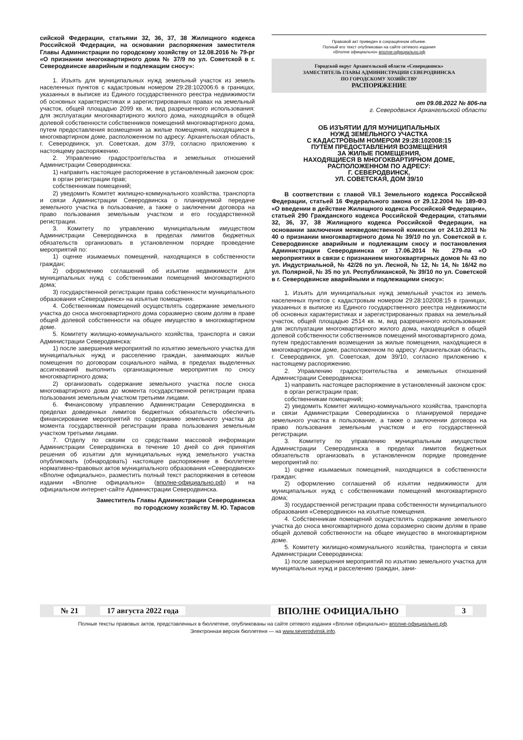сийской Федерации, статьями 32, 36, 37, 38 Жилищного кодекса Российской Федерации, на основании распоряжения заместителя Главы Администрации по городскому хозяйству от 12.08.2016 № 79-рг «О признании многоквартирного дома № 37/9 по ул. Советской в г. Северодвинске аварийным и подлежащим сносу»:
1. Изъять для муниципальных нужд земельный участок из земель населенных пунктов с кадастровым номером 29:28:102006:6 в границах, указанных в выписке из Единого государственного реестра недвижимости об основных характеристиках и зарегистрированных правах на земельный участок, общей площадью 2099 кв. м, вид разрешенного использования: для эксплуатации многоквартирного жилого дома, находящийся в общей долевой собственности собственников помещений многоквартирного дома, путем предоставления возмещения за жилые помещения, находящиеся в многоквартирном доме, расположенном по адресу: Архангельская область, г. Северодвинск, ул. Советская, дом 37/9, согласно приложению к настоящему распоряжению.
2. Управлению градостроительства и земельных отношений Администрации Северодвинска:
1) направить настоящее распоряжение в установленный законом срок:
в орган регистрации прав;
собственникам помещений;
2) уведомить Комитет жилищно-коммунального хозяйства, транспорта и связи Администрации Северодвинска о планируемой передаче земельного участка в пользование, а также о заключении договора на право пользования земельным участком и его государственной регистрации.
3. Комитету по управлению муниципальным имуществом Администрации Северодвинска в пределах лимитов бюджетных обязательств организовать в установленном порядке проведение мероприятий по:
1) оценке изымаемых помещений, находящихся в собственности граждан;
2) оформлению соглашений об изъятии недвижимости для муниципальных нужд с собственниками помещений многоквартирного дома;
3) государственной регистрации права собственности муниципального образования «Северодвинск» на изъятые помещения.
4. Собственникам помещений осуществлять содержание земельного участка до сноса многоквартирного дома соразмерно своим долям в праве общей долевой собственности на общее имущество в многоквартирном доме.
5. Комитету жилищно-коммунального хозяйства, транспорта и связи Администрации Северодвинска:
1) после завершения мероприятий по изъятию земельного участка для муниципальных нужд и расселению граждан, занимающих жилые помещения по договорам социального найма, в пределах выделенных ассигнований выполнить организационные мероприятия по сносу многоквартирного дома;
2) организовать содержание земельного участка после сноса многоквартирного дома до момента государственной регистрации права пользования земельным участком третьими лицами.
6. Финансовому управлению Администрации Северодвинска в пределах доведенных лимитов бюджетных обязательств обеспечить финансирование мероприятий по содержанию земельного участка до момента государственной регистрации права пользования земельным участком третьими лицами.
7. Отделу по связям со средствами массовой информации Администрации Северодвинска в течение 10 дней со дня принятия решения об изъятии для муниципальных нужд земельного участка опубликовать (обнародовать) настоящее распоряжение в бюллетене нормативно-правовых актов муниципального образования «Северодвинск» «Вполне официально», разместить полный текст распоряжения в сетевом издании «Вполне официально» (вполне-официально.рф) и на официальном интернет-сайте Администрации Северодвинска.
Заместитель Главы Администрации Северодвинска
по городскому хозяйству М. Ю. Тарасов
Правовой акт приведен в сокращённом объеме.
Полный его текст опубликован на сайте сетевого издания
«Вполне официально» вполне-официально.рф
Городской округ Архангельской области «Северодвинск»
ЗАМЕСТИТЕЛЬ ГЛАВЫ АДМИНИСТРАЦИИ СЕВЕРОДВИНСКА
ПО ГОРОДСКОМУ ХОЗЯЙСТВУ
РАСПОРЯЖЕНИЕ
от 09.08.2022 № 806-па
г. Северодвинск Архангельской области
ОБ ИЗЪЯТИИ ДЛЯ МУНИЦИПАЛЬНЫХ
НУЖД ЗЕМЕЛЬНОГО УЧАСТКА
С КАДАСТРОВЫМ НОМЕРОМ 29:28:102008:15
ПУТЕМ ПРЕДОСТАВЛЕНИЯ ВОЗМЕЩЕНИЯ
ЗА ЖИЛЫЕ ПОМЕЩЕНИЯ,
НАХОДЯЩИЕСЯ В МНОГОКВАРТИРНОМ ДОМЕ,
РАСПОЛОЖЕННОМ ПО АДРЕСУ:
Г. СЕВЕРОДВИНСК,
УЛ. СОВЕТСКАЯ, ДОМ 39/10
В соответствии с главой VII.1 Земельного кодекса Российской Федерации, статьей 16 Федерального закона от 29.12.2004 № 189-ФЗ «О введении в действие Жилищного кодекса Российской Федерации», статьей 290 Гражданского кодекса Российской Федерации, статьями 32, 36, 37, 38 Жилищного кодекса Российской Федерации, на основании заключения межведомственной комиссии от 24.10.2013 № 40 о признании многоквартирного дома № 39/10 по ул. Советской в г. Северодвинске аварийным и подлежащим сносу и постановления Администрации Северодвинска от 17.06.2014 № 279-па «О мероприятиях в связи с признанием многоквартирных домов № 43 по ул. Индустриальной, № 42/26 по ул. Лесной, № 12, № 14, № 16/42 по ул. Полярной, № 35 по ул. Республиканской, № 39/10 по ул. Советской в г. Северодвинске аварийными и подлежащими сносу»:
1. Изъять для муниципальных нужд земельный участок из земель населенных пунктов с кадастровым номером 29:28:102008:15 в границах, указанных в выписке из Единого государственного реестра недвижимости об основных характеристиках и зарегистрированных правах на земельный участок, общей площадью 2514 кв. м, вид разрешенного использования: для эксплуатации многоквартирного жилого дома, находящийся в общей долевой собственности собственников помещений многоквартирного дома, путем предоставления возмещения за жилые помещения, находящиеся в многоквартирном доме, расположенном по адресу: Архангельская область, г. Северодвинск, ул. Советская, дом 39/10, согласно приложению к настоящему распоряжению.
2. Управлению градостроительства и земельных отношений Администрации Северодвинска:
1) направить настоящее распоряжение в установленный законом срок:
в орган регистрации прав;
собственникам помещений;
2) уведомить Комитет жилищно-коммунального хозяйства, транспорта и связи Администрации Северодвинска о планируемой передаче земельного участка в пользование, а также о заключении договора на право пользования земельным участком и его государственной регистрации.
3. Комитету по управлению муниципальным имуществом Администрации Северодвинска в пределах лимитов бюджетных обязательств организовать в установленном порядке проведение мероприятий по:
1) оценке изымаемых помещений, находящихся в собственности граждан;
2) оформлению соглашений об изъятии недвижимости для муниципальных нужд с собственниками помещений многоквартирного дома;
3) государственной регистрации права собственности муниципального образования «Северодвинск» на изъятые помещения.
4. Собственникам помещений осуществлять содержание земельного участка до сноса многоквартирного дома соразмерно своим долям в праве общей долевой собственности на общее имущество в многоквартирном доме.
5. Комитету жилищно-коммунального хозяйства, транспорта и связи Администрации Северодвинска:
1) после завершения мероприятий по изъятию земельного участка для муниципальных нужд и расселению граждан, зани-
№ 21 17 августа 2022 года ВПОЛНЕ ОФИЦИАЛЬНО 3
Полные тексты правовых актов, представленных в бюллетене, опубликованы на сайте сетевого издания «Вполне официально» вполне-официально.рф.
Электронная версия бюллетеня — на www.severodvinsk.info.